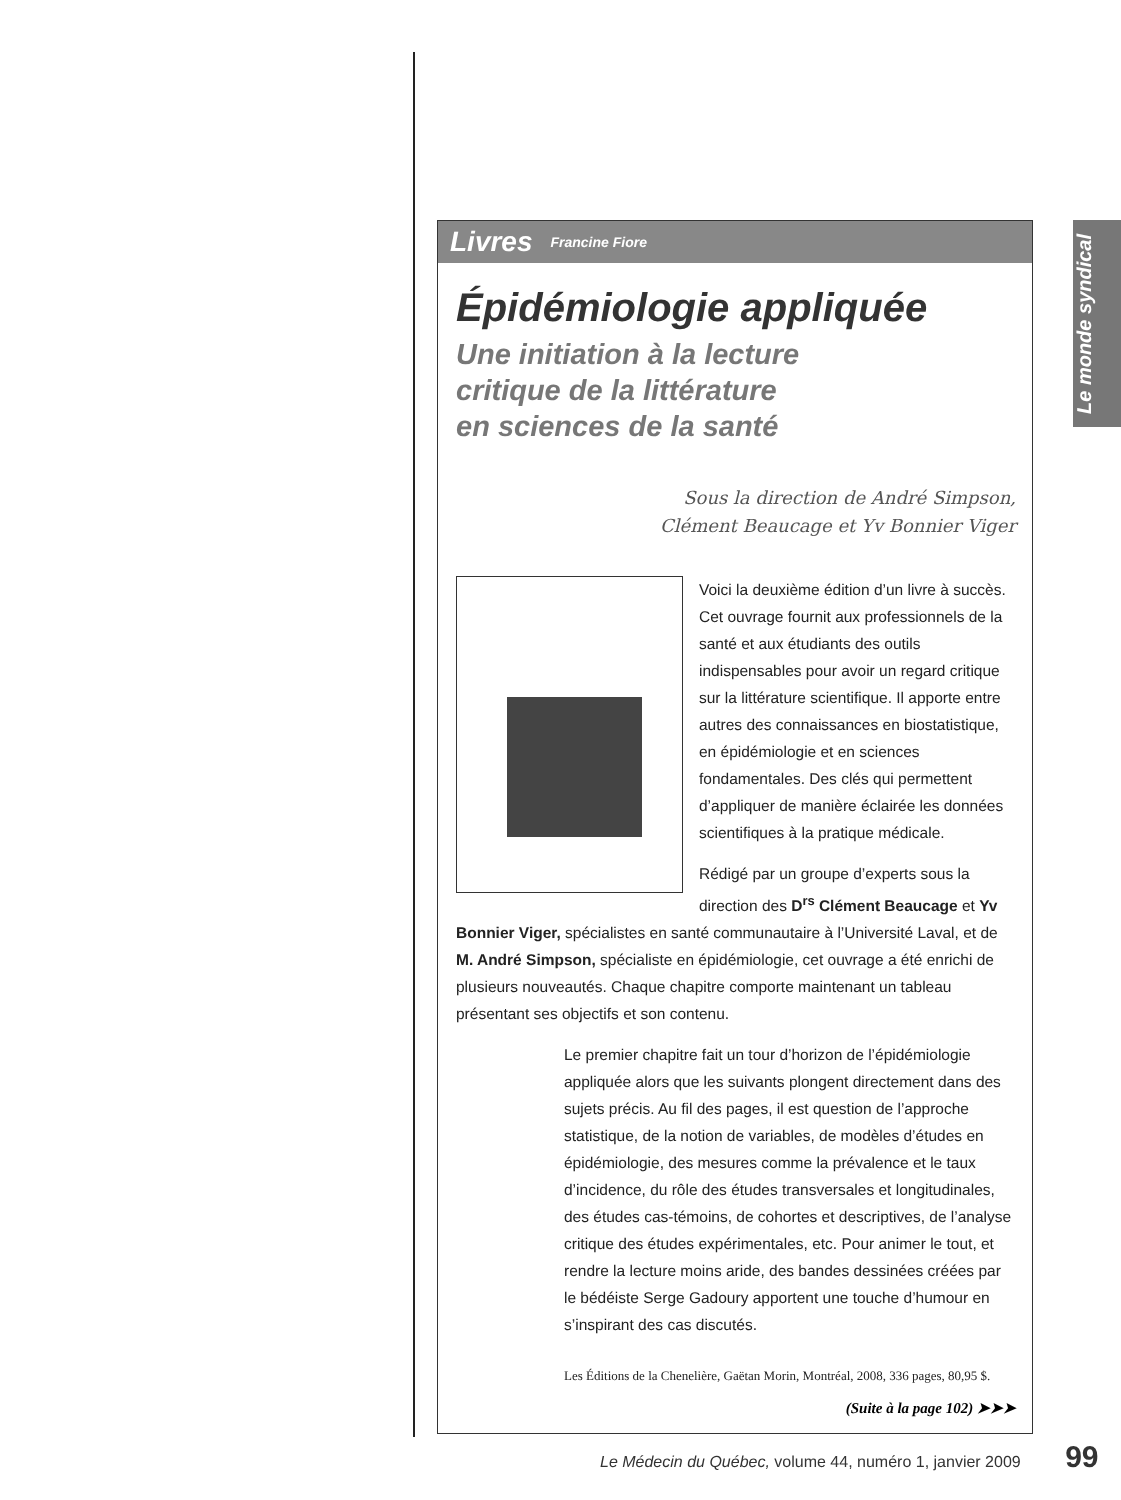Le monde syndical
Livres Francine Fiore
Épidémiologie appliquée
Une initiation à la lecture
critique de la littérature
en sciences de la santé
Sous la direction de André Simpson,
Clément Beaucage et Yv Bonnier Viger
Voici la deuxième édition d’un livre à succès. Cet ouvrage fournit aux professionnels de la santé et aux étudiants des outils indispensables pour avoir un regard critique sur la littérature scientifique. Il apporte entre autres des connaissances en biostatistique, en épidémiologie et en sciences fondamentales. Des clés qui permettent d’appliquer de manière éclairée les données scientifiques à la pratique médicale.
Rédigé par un groupe d’experts sous la direction des D<sup>rs</sup> Clément Beaucage et Yv Bonnier Viger, spécialistes en santé communautaire à l’Université Laval, et de M. André Simpson, spécialiste en épidémiologie, cet ouvrage a été enrichi de plusieurs nouveautés. Chaque chapitre comporte maintenant un tableau présentant ses objectifs et son contenu.
Le premier chapitre fait un tour d’horizon de l’épidémiologie appliquée alors que les suivants plongent directement dans des sujets précis. Au fil des pages, il est question de l’approche statistique, de la notion de variables, de modèles d’études en épidémiologie, des mesures comme la prévalence et le taux d’incidence, du rôle des études transversales et longitudinales, des études cas-témoins, de cohortes et descriptives, de l’analyse critique des études expérimentales, etc. Pour animer le tout, et rendre la lecture moins aride, des bandes dessinées créées par le bédéiste Serge Gadoury apportent une touche d’humour en s’inspirant des cas discutés.
Les Éditions de la Chenelière, Gaëtan Morin, Montréal, 2008, 336 pages, 80,95 $.
(Suite à la page 102) ➤➤➤
Le Médecin du Québec, volume 44, numéro 1, janvier 2009 99